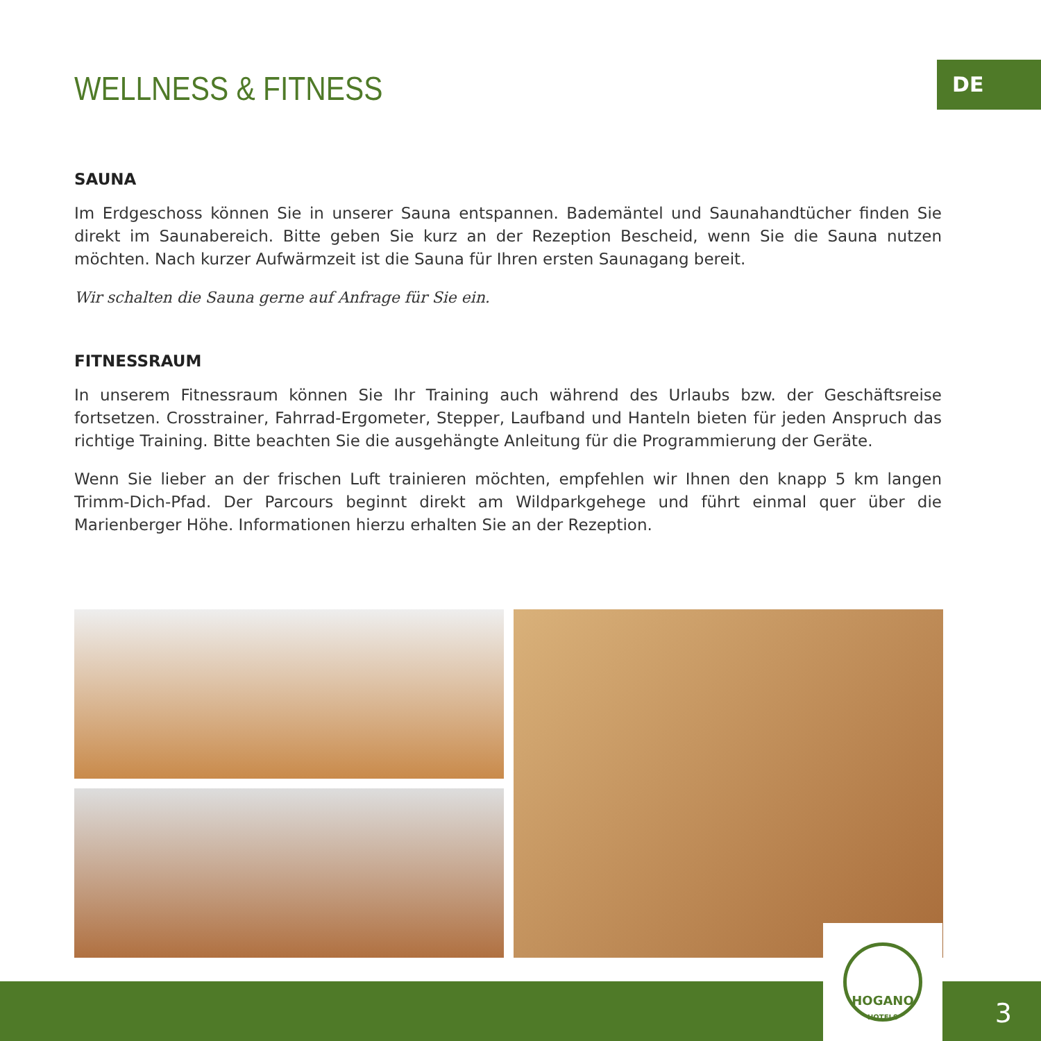DE
WELLNESS & FITNESS
SAUNA
Im Erdgeschoss können Sie in unserer Sauna entspannen. Bademäntel und Saunahandtücher finden Sie direkt im Saunabereich. Bitte geben Sie kurz an der Rezeption Bescheid, wenn Sie die Sauna nutzen möchten. Nach kurzer Aufwärmzeit ist die Sauna für Ihren ersten Saunagang bereit.
Wir schalten die Sauna gerne auf Anfrage für Sie ein.
FITNESSRAUM
In unserem Fitnessraum können Sie Ihr Training auch während des Urlaubs bzw. der Geschäftsreise fortsetzen. Crosstrainer, Fahrrad-Ergometer, Stepper, Laufband und Hanteln bieten für jeden Anspruch das richtige Training. Bitte beachten Sie die ausgehängte Anleitung für die Programmierung der Geräte.
Wenn Sie lieber an der frischen Luft trainieren möchten, empfehlen wir Ihnen den knapp 5 km langen Trimm-Dich-Pfad. Der Parcours beginnt direkt am Wildparkgehege und führt einmal quer über die Marienberger Höhe. Informationen hierzu erhalten Sie an der Rezeption.
HOGANO
HOTELS
3